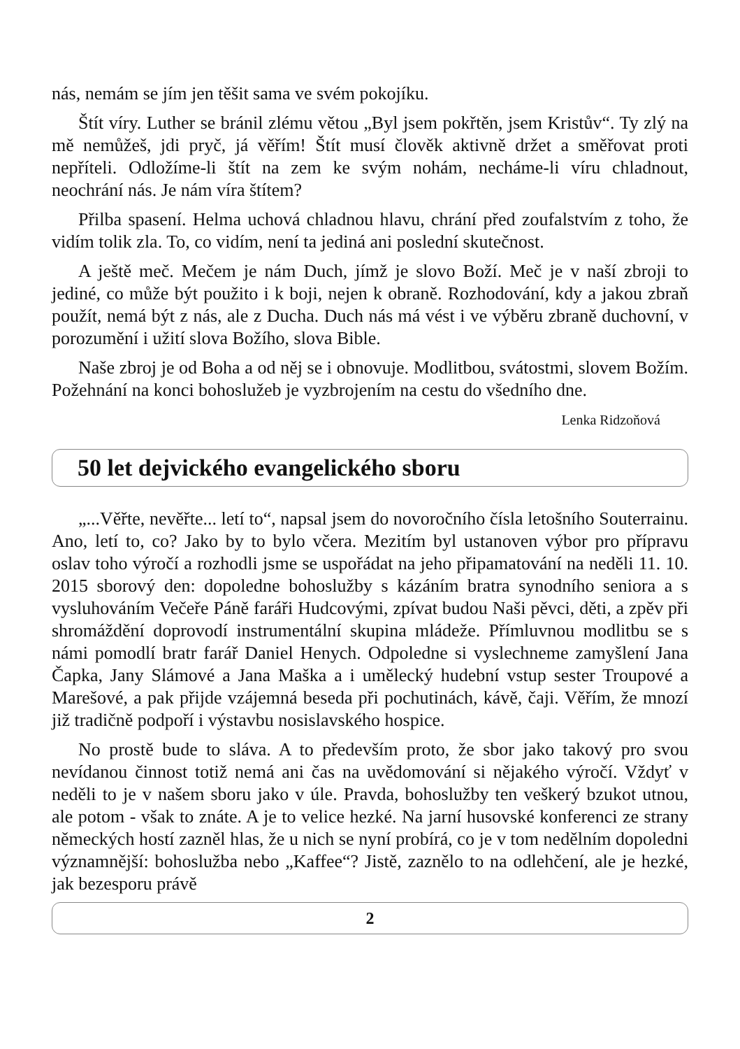nás, nemám se jím jen těšit sama ve svém pokojíku.
Štít víry. Luther se bránil zlému větou „Byl jsem pokřtěn, jsem Kristův“. Ty zlý na mě nemůžeš, jdi pryč, já věřím! Štít musí člověk aktivně držet a směřovat proti nepříteli. Odložíme-li štít na zem ke svým nohám, necháme-li víru chladnout, neochrání nás. Je nám víra štítem?
Přilba spasení. Helma uchová chladnou hlavu, chrání před zoufalstvím z toho, že vidím tolik zla. To, co vidím, není ta jediná ani poslední skutečnost.
A ještě meč. Mečem je nám Duch, jímž je slovo Boží. Meč je v naší zbroji to jediné, co může být použito i k boji, nejen k obraně. Rozhodování, kdy a jakou zbraň použít, nemá být z nás, ale z Ducha. Duch nás má vést i ve výběru zbraně duchovní, v porozumění i užití slova Božího, slova Bible.
Naše zbroj je od Boha a od něj se i obnovuje. Modlitbou, svátostmi, slovem Božím. Požehnání na konci bohoslužeb je vyzbrojením na cestu do všedního dne.
Lenka Ridzoňová
50 let dejvického evangelického sboru
„...Věřte, nevěřte... letí to“, napsal jsem do novoročního čísla letošního Souterrainu. Ano, letí to, co? Jako by to bylo včera. Mezitím byl ustanoven výbor pro přípravu oslav toho výročí a rozhodli jsme se uspořádat na jeho připamatování na neděli 11. 10. 2015 sborový den: dopoledne bohoslužby s kázáním bratra synodního seniora a s vysluhováním Večeře Páně faráři Hudcovými, zpívat budou Naši pěvci, děti, a zpěv při shromáždění doprovodí instrumentální skupina mládeže. Přímluvnou modlitbu se s námi pomodlí bratr farář Daniel Henych. Odpoledne si vyslechneme zamyšlení Jana Čapka, Jany Slámové a Jana Maška a i umělecký hudební vstup sester Troupové a Marešové, a pak přijde vzájemná beseda při pochutinách, kávě, čaji. Věřím, že mnozí již tradičně podpoří i výstavbu nosislavského hospice.
No prostě bude to sláva. A to především proto, že sbor jako takový pro svou nevídanou činnost totiž nemá ani čas na uvědomování si nějakého výročí. Vždyť v neděli to je v našem sboru jako v úle. Pravda, bohoslužby ten veškerý bzukot utnou, ale potom - však to znáte. A je to velice hezké. Na jarní husovské konferenci ze strany německých hostí zazněl hlas, že u nich se nyní probírá, co je v tom nedělním dopoledni významnější: bohoslužba nebo „Kaffee“? Jistě, zaznělo to na odlehčení, ale je hezké, jak bezesporu právě
2